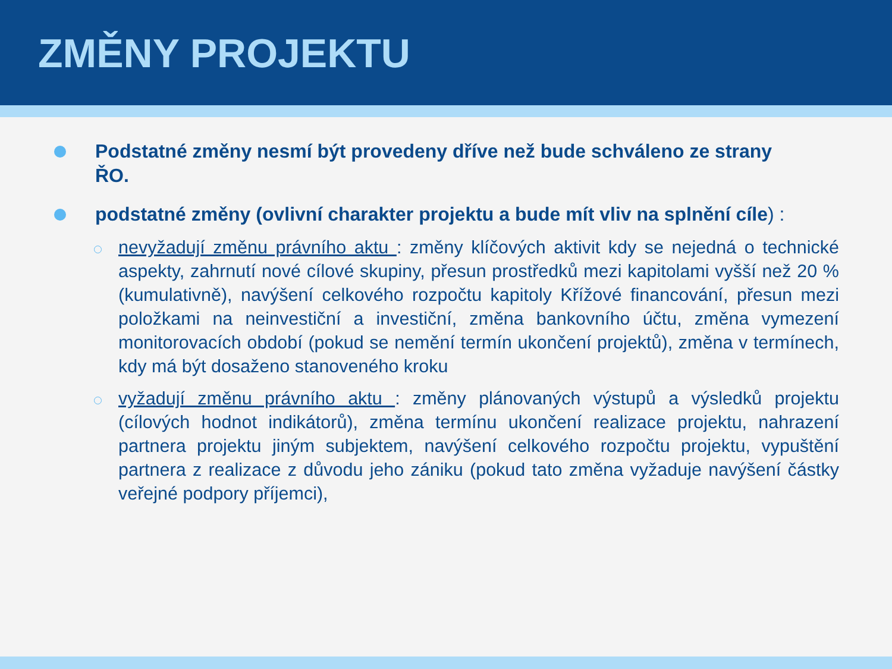ZMĚNY PROJEKTU
Podstatné změny nesmí být provedeny dříve než bude schváleno ze strany ŘO.
podstatné změny (ovlivní charakter projektu a bude mít vliv na splnění cíle) :
nevyžadují změnu právního aktu : změny klíčových aktivit kdy se nejedná o technické aspekty, zahrnutí nové cílové skupiny, přesun prostředků mezi kapitolami vyšší než 20 % (kumulativně), navýšení celkového rozpočtu kapitoly Křížové financování, přesun mezi položkami na neinvestiční a investiční, změna bankovního účtu, změna vymezení monitorovacích období (pokud se nemění termín ukončení projektů), změna v termínech, kdy má být dosaženo stanoveného kroku
vyžadují změnu právního aktu : změny plánovaných výstupů a výsledků projektu (cílových hodnot indikátorů), změna termínu ukončení realizace projektu, nahrazení partnera projektu jiným subjektem, navýšení celkového rozpočtu projektu, vypuštění partnera z realizace z důvodu jeho zániku (pokud tato změna vyžaduje navýšení částky veřejné podpory příjemci),